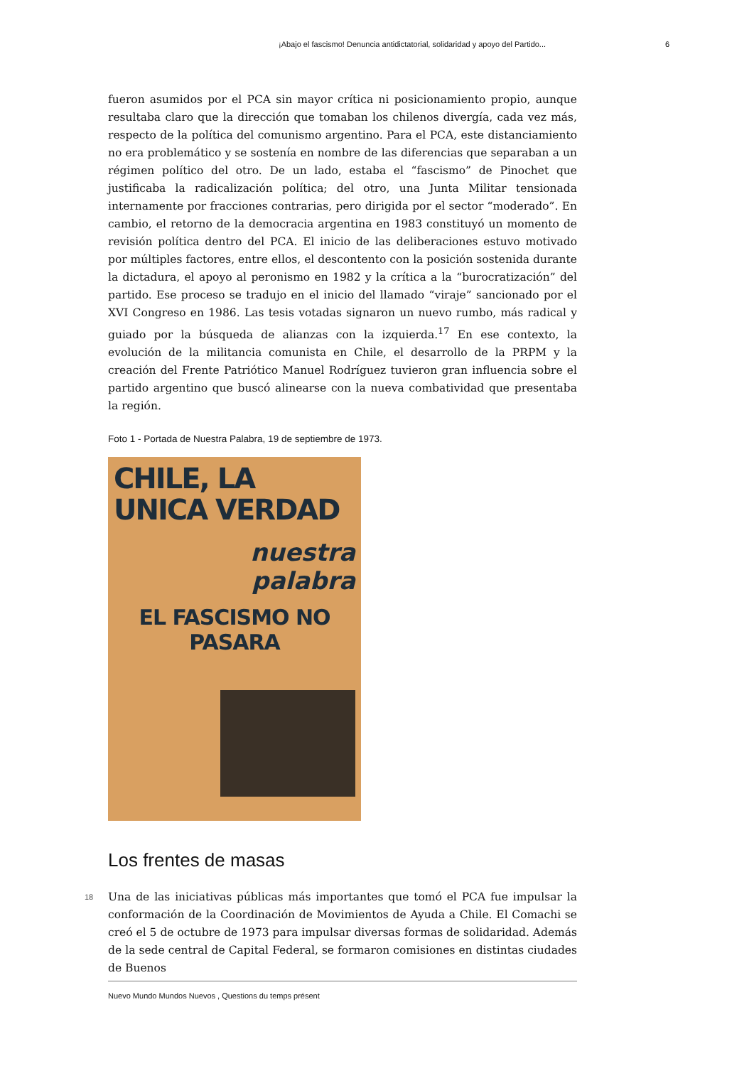¡Abajo el fascismo! Denuncia antidictatorial, solidaridad y apoyo del Partido... 6
fueron asumidos por el PCA sin mayor crítica ni posicionamiento propio, aunque resultaba claro que la dirección que tomaban los chilenos divergía, cada vez más, respecto de la política del comunismo argentino. Para el PCA, este distanciamiento no era problemático y se sostenía en nombre de las diferencias que separaban a un régimen político del otro. De un lado, estaba el “fascismo” de Pinochet que justificaba la radicalización política; del otro, una Junta Militar tensionada internamente por fracciones contrarias, pero dirigida por el sector “moderado”. En cambio, el retorno de la democracia argentina en 1983 constituyó un momento de revisión política dentro del PCA. El inicio de las deliberaciones estuvo motivado por múltiples factores, entre ellos, el descontento con la posición sostenida durante la dictadura, el apoyo al peronismo en 1982 y la crítica a la “burocratización” del partido. Ese proceso se tradujo en el inicio del llamado “viraje” sancionado por el XVI Congreso en 1986. Las tesis votadas signaron un nuevo rumbo, más radical y guiado por la búsqueda de alianzas con la izquierda.<sup>17</sup> En ese contexto, la evolución de la militancia comunista en Chile, el desarrollo de la PRPM y la creación del Frente Patriótico Manuel Rodríguez tuvieron gran influencia sobre el partido argentino que buscó alinearse con la nueva combatividad que presentaba la región.
Foto 1 - Portada de Nuestra Palabra, 19 de septiembre de 1973.
CHILE, LA
UNICA VERDAD
nuestra
palabra
EL FASCISMO NO PASARA
Los frentes de masas
18 Una de las iniciativas públicas más importantes que tomó el PCA fue impulsar la conformación de la Coordinación de Movimientos de Ayuda a Chile. El Comachi se creó el 5 de octubre de 1973 para impulsar diversas formas de solidaridad. Además de la sede central de Capital Federal, se formaron comisiones en distintas ciudades de Buenos
Nuevo Mundo Mundos Nuevos , Questions du temps présent